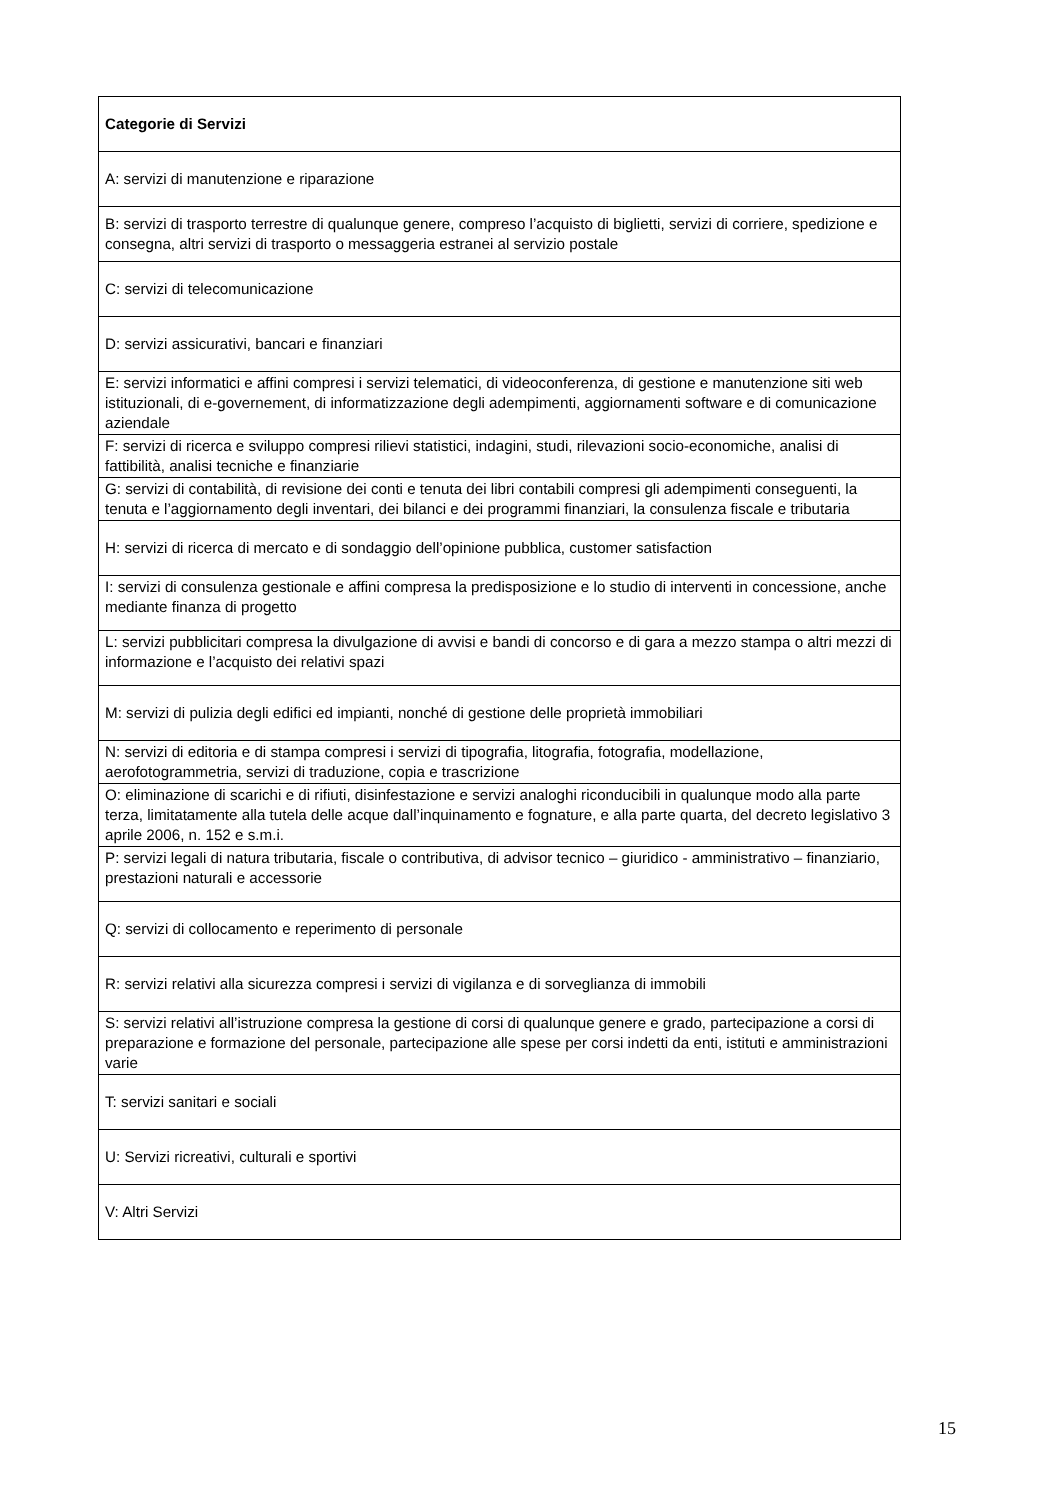| Categorie di Servizi |
| --- |
| A: servizi di manutenzione e riparazione |
| B: servizi di trasporto terrestre di qualunque genere, compreso l’acquisto di biglietti, servizi di corriere, spedizione e consegna, altri servizi di trasporto o messaggeria estranei al servizio postale |
| C: servizi di telecomunicazione |
| D: servizi assicurativi, bancari e finanziari |
| E: servizi informatici e affini compresi i servizi telematici, di videoconferenza, di gestione e manutenzione siti web istituzionali, di e-governement, di informatizzazione degli adempimenti, aggiornamenti software e di comunicazione aziendale |
| F: servizi di ricerca e sviluppo compresi rilievi statistici, indagini, studi, rilevazioni socio-economiche, analisi di fattibilità, analisi tecniche e finanziarie |
| G: servizi di contabilità, di revisione dei conti e tenuta dei libri contabili compresi gli adempimenti conseguenti, la tenuta e l’aggiornamento degli inventari, dei bilanci e dei programmi finanziari, la consulenza fiscale e tributaria |
| H: servizi di ricerca di mercato e di sondaggio dell’opinione pubblica, customer satisfaction |
| I: servizi di consulenza gestionale e affini compresa la predisposizione e lo studio di interventi in concessione, anche mediante finanza di progetto |
| L: servizi pubblicitari compresa la divulgazione di avvisi e bandi di concorso e di gara a mezzo stampa o altri mezzi di informazione e l’acquisto dei relativi spazi |
| M: servizi di pulizia degli edifici ed impianti, nonché di gestione delle proprietà immobiliari |
| N: servizi di editoria e di stampa compresi i servizi di tipografia, litografia, fotografia, modellazione, aerofotogrammetria, servizi di traduzione, copia e trascrizione |
| O: eliminazione di scarichi e di rifiuti, disinfestazione e servizi analoghi riconducibili in qualunque modo alla parte terza, limitatamente alla tutela delle acque dall’inquinamento e fognature, e alla parte quarta, del decreto legislativo 3 aprile 2006, n. 152 e s.m.i. |
| P: servizi legali di natura tributaria, fiscale o contributiva, di advisor tecnico – giuridico - amministrativo – finanziario, prestazioni naturali e accessorie |
| Q: servizi di collocamento e reperimento di personale |
| R: servizi relativi alla sicurezza compresi i servizi di vigilanza e di sorveglianza di immobili |
| S: servizi relativi all’istruzione compresa la gestione di corsi di qualunque genere e grado, partecipazione a corsi di preparazione e formazione del personale, partecipazione alle spese per corsi indetti da enti, istituti e amministrazioni varie |
| T: servizi sanitari e sociali |
| U: Servizi ricreativi, culturali e sportivi |
| V: Altri Servizi |
15